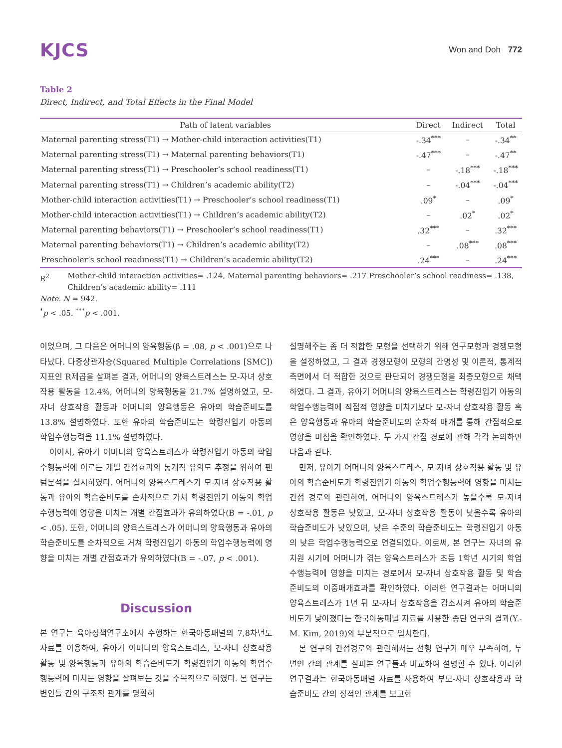KJCS
Won and Doh 772
Table 2
Direct, Indirect, and Total Effects in the Final Model
| Path of latent variables | Direct | Indirect | Total |
| --- | --- | --- | --- |
| Maternal parenting stress(T1) → Mother-child interaction activities(T1) | -.34<sup>***</sup> | – | -.34<sup>**</sup> |
| Maternal parenting stress(T1) → Maternal parenting behaviors(T1) | -.47<sup>***</sup> | – | -.47<sup>**</sup> |
| Maternal parenting stress(T1) → Preschooler’s school readiness(T1) | – | -.18<sup>***</sup> | -.18<sup>***</sup> |
| Maternal parenting stress(T1) → Children’s academic ability(T2) | – | -.04<sup>***</sup> | -.04<sup>***</sup> |
| Mother-child interaction activities(T1) → Preschooler’s school readiness(T1) | .09<sup>*</sup> | – | .09<sup>*</sup> |
| Mother-child interaction activities(T1) → Children’s academic ability(T2) | – | .02<sup>*</sup> | .02<sup>*</sup> |
| Maternal parenting behaviors(T1) → Preschooler’s school readiness(T1) | .32<sup>***</sup> | – | .32<sup>***</sup> |
| Maternal parenting behaviors(T1) → Children’s academic ability(T2) | – | .08<sup>***</sup> | .08<sup>***</sup> |
| Preschooler’s school readiness(T1) → Children’s academic ability(T2) | .24<sup>***</sup> | – | .24<sup>***</sup> |
R<sup>2</sup> Mother-child interaction activities= .124, Maternal parenting behaviors= .217 Preschooler’s school readiness= .138,
Children’s academic ability= .111
Note. N = 942.
<sup>*</sup> p < .05. <sup>***</sup>p < .001.
이었으며, 그 다음은 어머니의 양육행동(β = .08, p < .001)으로 나타났다. 다중상관자승(Squared Multiple Correlations [SMC]) 지표인 R제곱을 살펴본 결과, 어머니의 양육스트레스는 모-자녀 상호작용 활동을 12.4%, 어머니의 양육행동을 21.7% 설명하였고, 모-자녀 상호작용 활동과 어머니의 양육행동은 유아의 학습준비도를 13.8% 설명하였다. 또한 유아의 학습준비도는 학령진입기 아동의 학업수행능력을 11.1% 설명하였다.
이어서, 유아기 어머니의 양육스트레스가 학령진입기 아동의 학업수행능력에 이르는 개별 간접효과의 통계적 유의도 추정을 위하여 팬텀분석을 실시하였다. 어머니의 양육스트레스가 모-자녀 상호작용 활동과 유아의 학습준비도를 순차적으로 거쳐 학령진입기 아동의 학업수행능력에 영향을 미치는 개별 간접효과가 유의하였다(B = -.01, p < .05). 또한, 어머니의 양육스트레스가 어머니의 양육행동과 유아의 학습준비도를 순차적으로 거쳐 학령진입기 아동의 학업수행능력에 영향을 미치는 개별 간접효과가 유의하였다(B = -.07, p < .001).
Discussion
본 연구는 육아정책연구소에서 수행하는 한국아동패널의 7,8차년도 자료를 이용하여, 유아기 어머니의 양육스트레스, 모-자녀 상호작용 활동 및 양육행동과 유아의 학습준비도가 학령진입기 아동의 학업수행능력에 미치는 영향을 살펴보는 것을 주목적으로 하였다. 본 연구는 변인들 간의 구조적 관계를 명확히
설명해주는 좀 더 적합한 모형을 선택하기 위해 연구모형과 경쟁모형을 설정하였고, 그 결과 경쟁모형이 모형의 간명성 및 이론적, 통계적 측면에서 더 적합한 것으로 판단되어 경쟁모형을 최종모형으로 채택하였다. 그 결과, 유아기 어머니의 양육스트레스는 학령진입기 아동의 학업수행능력에 직접적 영향을 미치기보다 모-자녀 상호작용 활동 혹은 양육행동과 유아의 학습준비도의 순차적 매개를 통해 간접적으로 영향을 미침을 확인하였다. 두 가지 간접 경로에 관해 각각 논의하면 다음과 같다.
먼저, 유아기 어머니의 양육스트레스, 모-자녀 상호작용 활동 및 유아의 학습준비도가 학령진입기 아동의 학업수행능력에 영향을 미치는 간접 경로와 관련하여, 어머니의 양육스트레스가 높을수록 모-자녀 상호작용 활동은 낮았고, 모-자녀 상호작용 활동이 낮을수록 유아의 학습준비도가 낮았으며, 낮은 수준의 학습준비도는 학령진입기 아동의 낮은 학업수행능력으로 연결되었다. 이로써, 본 연구는 자녀의 유치원 시기에 어머니가 겪는 양육스트레스가 초등 1학년 시기의 학업수행능력에 영향을 미치는 경로에서 모-자녀 상호작용 활동 및 학습준비도의 이중매개효과를 확인하였다. 이러한 연구결과는 어머니의 양육스트레스가 1년 뒤 모-자녀 상호작용을 감소시켜 유아의 학습준비도가 낮아졌다는 한국아동패널 자료를 사용한 종단 연구의 결과(Y.-M. Kim, 2019)와 부분적으로 일치한다.
본 연구의 간접경로와 관련해서는 선행 연구가 매우 부족하여, 두 변인 간의 관계를 살펴본 연구들과 비교하여 설명할 수 있다. 이러한 연구결과는 한국아동패널 자료를 사용하여 부모-자녀 상호작용과 학습준비도 간의 정적인 관계를 보고한